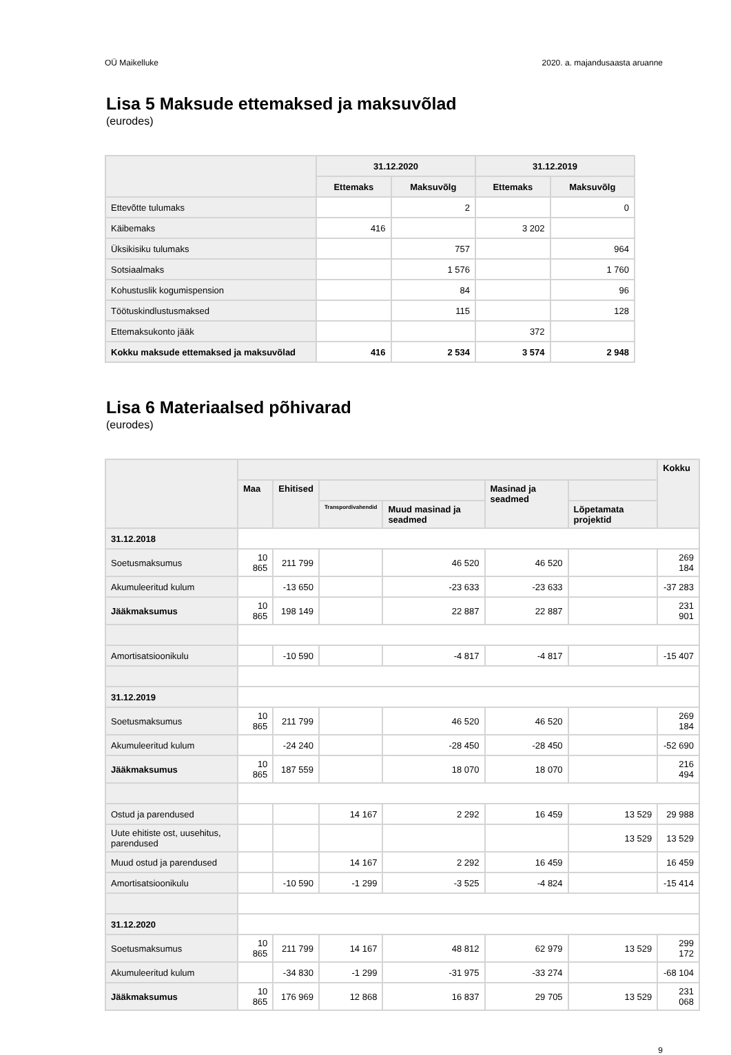OÜ Maikelluke 2020. a. majandusaasta aruanne
Lisa 5 Maksude ettemaksed ja maksuvõlad
(eurodes)
| | 31.12.2020 | | 31.12.2019 | |
| --- | --- | --- | --- | --- |
| | Ettemaks | Maksuvõlg | Ettemaks | Maksuvõlg |
| Ettevõtte tulumaks | | 2 | | 0 |
| Käibemaks | 416 | | 3 202 | |
| Üksikisiku tulumaks | | 757 | | 964 |
| Sotsiaalmaks | | 1 576 | | 1 760 |
| Kohustuslik kogumispension | | 84 | | 96 |
| Töötuskindlustusmaksed | | 115 | | 128 |
| Ettemaksukonto jääk | | | 372 | |
| Kokku maksude ettemaksed ja maksuvõlad | 416 | 2 534 | 3 574 | 2 948 |
Lisa 6 Materiaalsed põhivarad
(eurodes)
| | | | | | | | Kokku |
| --- | --- | --- | --- | --- | --- | --- | --- |
| | Maa | Ehitised | | | Masinad ja seadmed | | |
| | | | Transpordivahendid | Muud masinad ja seadmed | | Lõpetamata projektid | |
| 31.12.2018 | | | | | | | |
| Soetusmaksumus | 10 865 | 211 799 | | 46 520 | 46 520 | | 269 184 |
| Akumuleeritud kulum | | -13 650 | | -23 633 | -23 633 | | -37 283 |
| Jääkmaksumus | 10 865 | 198 149 | | 22 887 | 22 887 | | 231 901 |
| Amortisatsioonikulu | | -10 590 | | -4 817 | -4 817 | | -15 407 |
| 31.12.2019 | | | | | | | |
| Soetusmaksumus | 10 865 | 211 799 | | 46 520 | 46 520 | | 269 184 |
| Akumuleeritud kulum | | -24 240 | | -28 450 | -28 450 | | -52 690 |
| Jääkmaksumus | 10 865 | 187 559 | | 18 070 | 18 070 | | 216 494 |
| Ostud ja parendused | | | 14 167 | 2 292 | 16 459 | 13 529 | 29 988 |
| Uute ehitiste ost, uusehitus, parendused | | | | | | 13 529 | 13 529 |
| Muud ostud ja parendused | | | 14 167 | 2 292 | 16 459 | | 16 459 |
| Amortisatsioonikulu | | -10 590 | -1 299 | -3 525 | -4 824 | | -15 414 |
| 31.12.2020 | | | | | | | |
| Soetusmaksumus | 10 865 | 211 799 | 14 167 | 48 812 | 62 979 | 13 529 | 299 172 |
| Akumuleeritud kulum | | -34 830 | -1 299 | -31 975 | -33 274 | | -68 104 |
| Jääkmaksumus | 10 865 | 176 969 | 12 868 | 16 837 | 29 705 | 13 529 | 231 068 |
9